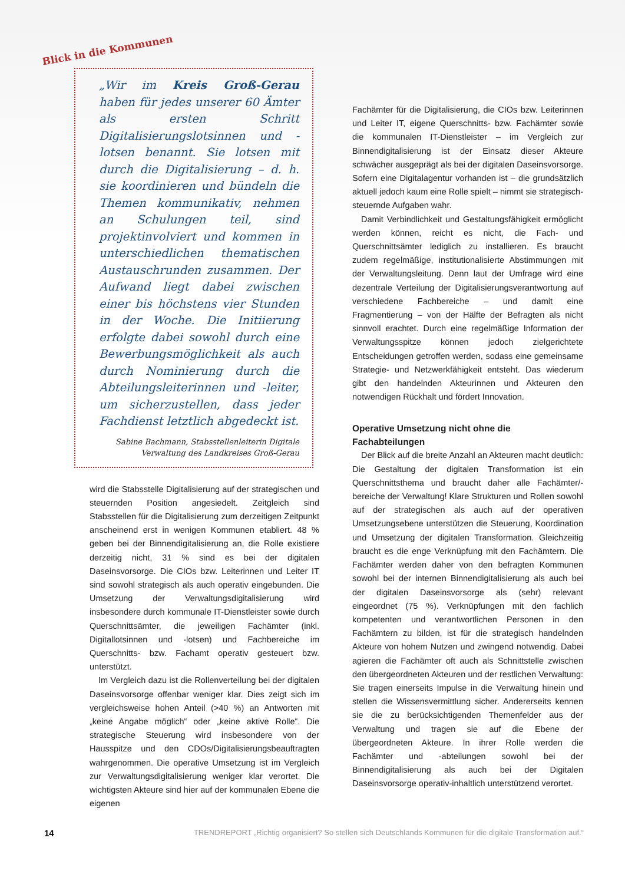Blick in die Kommunen
„Wir im Kreis Groß-Gerau haben für jedes unserer 60 Ämter als ersten Schritt Digitalisierungslotsinnen und -lotsen benannt. Sie lotsen mit durch die Digitalisierung – d. h. sie koordinieren und bündeln die Themen kommunikativ, nehmen an Schulungen teil, sind projektinvolviert und kommen in unterschiedlichen thematischen Austauschrunden zusammen. Der Aufwand liegt dabei zwischen einer bis höchstens vier Stunden in der Woche. Die Initiierung erfolgte dabei sowohl durch eine Bewerbungsmöglichkeit als auch durch Nominierung durch die Abteilungsleiterinnen und -leiter, um sicherzustellen, dass jeder Fachdienst letztlich abgedeckt ist.
Sabine Bachmann, Stabsstellenleiterin Digitale Verwaltung des Landkreises Groß-Gerau
wird die Stabsstelle Digitalisierung auf der strategischen und steuernden Position angesiedelt. Zeitgleich sind Stabsstellen für die Digitalisierung zum derzeitigen Zeitpunkt anscheinend erst in wenigen Kommunen etabliert. 48 % geben bei der Binnendigitalisierung an, die Rolle existiere derzeitig nicht, 31 % sind es bei der digitalen Daseinsvorsorge. Die CIOs bzw. Leiterinnen und Leiter IT sind sowohl strategisch als auch operativ eingebunden. Die Umsetzung der Verwaltungsdigitalisierung wird insbesondere durch kommunale IT-Dienstleister sowie durch Querschnittsämter, die jeweiligen Fachämter (inkl. Digitallotsinnen und -lotsen) und Fachbereiche im Querschnitts- bzw. Fachamt operativ gesteuert bzw. unterstützt.
Im Vergleich dazu ist die Rollenverteilung bei der digitalen Daseinsvorsorge offenbar weniger klar. Dies zeigt sich im vergleichsweise hohen Anteil (>40 %) an Antworten mit „keine Angabe möglich“ oder „keine aktive Rolle“. Die strategische Steuerung wird insbesondere von der Hausspitze und den CDOs/Digitalisierungsbeauftragten wahrgenommen. Die operative Umsetzung ist im Vergleich zur Verwaltungsdigitalisierung weniger klar verortet. Die wichtigsten Akteure sind hier auf der kommunalen Ebene die eigenen
Fachämter für die Digitalisierung, die CIOs bzw. Leiterinnen und Leiter IT, eigene Querschnitts- bzw. Fachämter sowie die kommunalen IT-Dienstleister – im Vergleich zur Binnendigitalisierung ist der Einsatz dieser Akteure schwächer ausgeprägt als bei der digitalen Daseinsvorsorge. Sofern eine Digitalagentur vorhanden ist – die grundsätzlich aktuell jedoch kaum eine Rolle spielt – nimmt sie strategisch-steuernde Aufgaben wahr.
Damit Verbindlichkeit und Gestaltungsfähigkeit ermöglicht werden können, reicht es nicht, die Fach- und Querschnittsämter lediglich zu installieren. Es braucht zudem regelmäßige, institutionalisierte Abstimmungen mit der Verwaltungsleitung. Denn laut der Umfrage wird eine dezentrale Verteilung der Digitalisierungsverantwortung auf verschiedene Fachbereiche – und damit eine Fragmentierung – von der Hälfte der Befragten als nicht sinnvoll erachtet. Durch eine regelmäßige Information der Verwaltungsspitze können jedoch zielgerichtete Entscheidungen getroffen werden, sodass eine gemeinsame Strategie- und Netzwerkfähigkeit entsteht. Das wiederum gibt den handelnden Akteurinnen und Akteuren den notwendigen Rückhalt und fördert Innovation.
Operative Umsetzung nicht ohne die Fachabteilungen
Der Blick auf die breite Anzahl an Akteuren macht deutlich: Die Gestaltung der digitalen Transformation ist ein Querschnittsthema und braucht daher alle Fachämter/-bereiche der Verwaltung! Klare Strukturen und Rollen sowohl auf der strategischen als auch auf der operativen Umsetzungsebene unterstützen die Steuerung, Koordination und Umsetzung der digitalen Transformation. Gleichzeitig braucht es die enge Verknüpfung mit den Fachämtern. Die Fachämter werden daher von den befragten Kommunen sowohl bei der internen Binnendigitalisierung als auch bei der digitalen Daseinsvorsorge als (sehr) relevant eingeordnet (75 %). Verknüpfungen mit den fachlich kompetenten und verantwortlichen Personen in den Fachämtern zu bilden, ist für die strategisch handelnden Akteure von hohem Nutzen und zwingend notwendig. Dabei agieren die Fachämter oft auch als Schnittstelle zwischen den übergeordneten Akteuren und der restlichen Verwaltung: Sie tragen einerseits Impulse in die Verwaltung hinein und stellen die Wissensvermittlung sicher. Andererseits kennen sie die zu berücksichtigenden Themenfelder aus der Verwaltung und tragen sie auf die Ebene der übergeordneten Akteure. In ihrer Rolle werden die Fachämter und -abteilungen sowohl bei der Binnendigitalisierung als auch bei der Digitalen Daseinsvorsorge operativ-inhaltlich unterstützend verortet.
14 TRENDREPORT „Richtig organisiert? So stellen sich Deutschlands Kommunen für die digitale Transformation auf.“